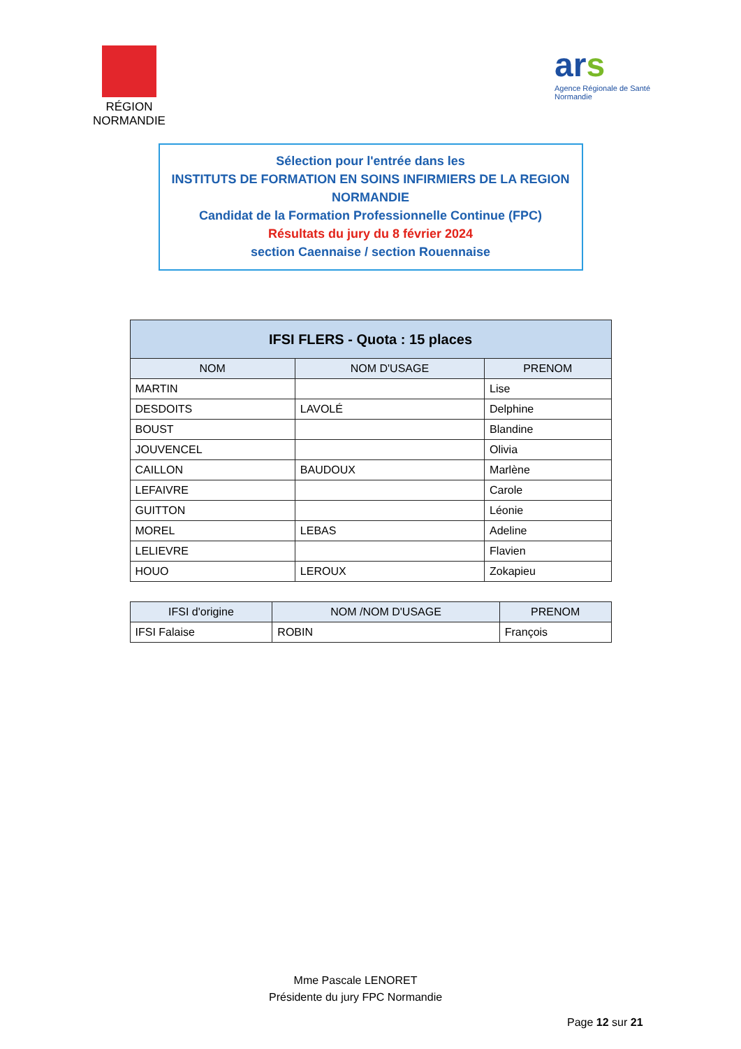RÉGION
NORMANDIE
ars
Agence Régionale de Santé
Normandie
Sélection pour l'entrée dans les
INSTITUTS DE FORMATION EN SOINS INFIRMIERS DE LA REGION
NORMANDIE
Candidat de la Formation Professionnelle Continue (FPC)
Résultats du jury du 8 février 2024
section Caennaise / section Rouennaise
| IFSI FLERS - Quota : 15 places | | |
| --- | --- | --- |
| NOM | NOM D'USAGE | PRENOM |
| MARTIN | | Lise |
| DESDOITS | LAVOLÉ | Delphine |
| BOUST | | Blandine |
| JOUVENCEL | | Olivia |
| CAILLON | BAUDOUX | Marlène |
| LEFAIVRE | | Carole |
| GUITTON | | Léonie |
| MOREL | LEBAS | Adeline |
| LELIEVRE | | Flavien |
| HOUO | LEROUX | Zokapieu |
| IFSI d'origine | NOM /NOM D'USAGE | PRENOM |
| --- | --- | --- |
| IFSI Falaise | ROBIN | François |
Mme Pascale LENORET
Présidente du jury FPC Normandie
Page 12 sur 21